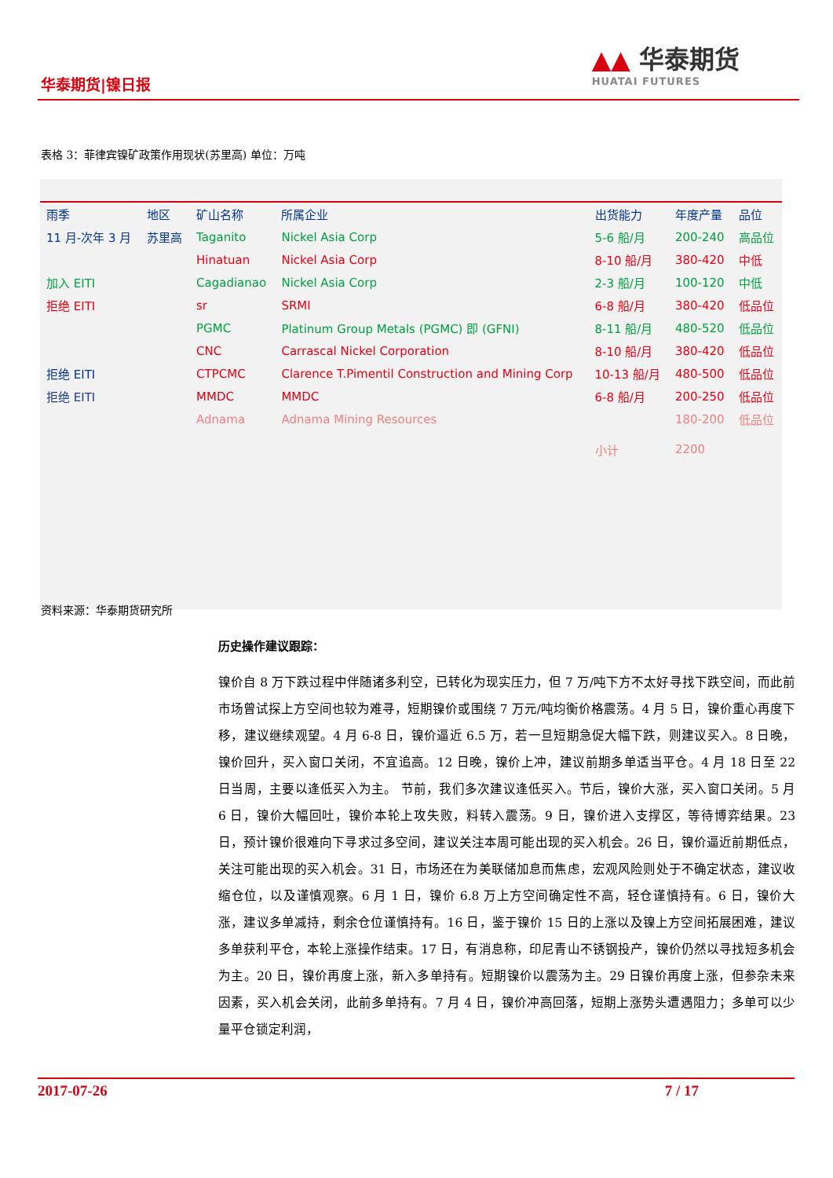华泰期货|镍日报
▲▲ 华泰期货
HUATAI FUTURES
表格 3：菲律宾镍矿政策作用现状(苏里高) 单位：万吨
| 雨季 | 地区 | 矿山名称 | 所属企业 | 出货能力 | 年度产量 | 品位 |
| 11 月-次年 3 月 | 苏里高 | Taganito | Nickel Asia Corp | 5-6 船/月 | 200-240 | 高品位 |
| | | Hinatuan | Nickel Asia Corp | 8-10 船/月 | 380-420 | 中低 |
| 加入 EITI | | Cagadianao | Nickel Asia Corp | 2-3 船/月 | 100-120 | 中低 |
| 拒绝 EITI | | sr | SRMI | 6-8 船/月 | 380-420 | 低品位 |
| | | PGMC | Platinum Group Metals (PGMC) 即 (GFNI) | 8-11 船/月 | 480-520 | 低品位 |
| | | CNC | Carrascal Nickel Corporation | 8-10 船/月 | 380-420 | 低品位 |
| 拒绝 EITI | | CTPCMC | Clarence T.Pimentil Construction and Mining Corp | 10-13 船/月 | 480-500 | 低品位 |
| 拒绝 EITI | | MMDC | MMDC | 6-8 船/月 | 200-250 | 低品位 |
| | | Adnama | Adnama Mining Resources | | 180-200 | 低品位 |
| | | | | 小计 | 2200 | |
资料来源：华泰期货研究所
历史操作建议跟踪：
镍价自 8 万下跌过程中伴随诸多利空，已转化为现实压力，但 7 万/吨下方不太好寻找下跌空间，而此前市场曾试探上方空间也较为难寻，短期镍价或围绕 7 万元/吨均衡价格震荡。4 月 5 日，镍价重心再度下移，建议继续观望。4 月 6-8 日，镍价逼近 6.5 万，若一旦短期急促大幅下跌，则建议买入。8 日晚，镍价回升，买入窗口关闭，不宜追高。12 日晚，镍价上冲，建议前期多单适当平仓。4 月 18 日至 22 日当周，主要以逢低买入为主。 节前，我们多次建议逢低买入。节后，镍价大涨，买入窗口关闭。5 月 6 日，镍价大幅回吐，镍价本轮上攻失败，料转入震荡。9 日，镍价进入支撑区，等待博弈结果。23 日，预计镍价很难向下寻求过多空间，建议关注本周可能出现的买入机会。26 日，镍价逼近前期低点，关注可能出现的买入机会。31 日，市场还在为美联储加息而焦虑，宏观风险则处于不确定状态，建议收缩仓位，以及谨慎观察。6 月 1 日，镍价 6.8 万上方空间确定性不高，轻仓谨慎持有。6 日，镍价大涨，建议多单减持，剩余仓位谨慎持有。16 日，鉴于镍价 15 日的上涨以及镍上方空间拓展困难，建议多单获利平仓，本轮上涨操作结束。17 日，有消息称，印尼青山不锈钢投产，镍价仍然以寻找短多机会为主。20 日，镍价再度上涨，新入多单持有。短期镍价以震荡为主。29 日镍价再度上涨，但参杂未来因素，买入机会关闭，此前多单持有。7 月 4 日，镍价冲高回落，短期上涨势头遭遇阻力；多单可以少量平仓锁定利润，
2017-07-26 7 / 17